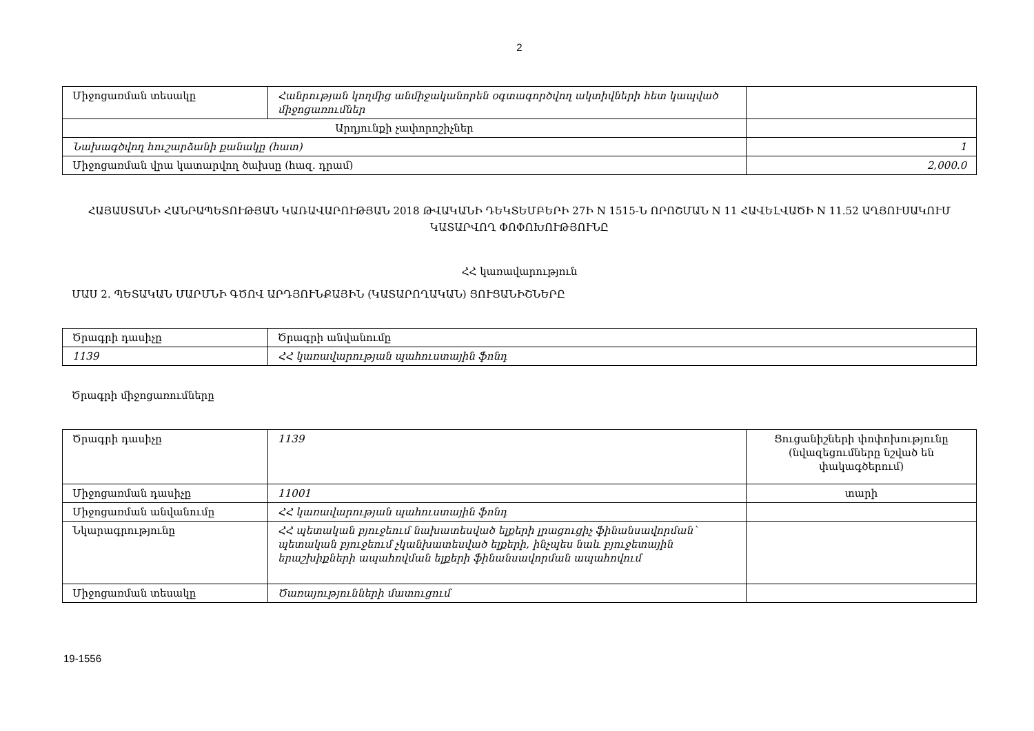2
| Միջոցառման տեսակը | Հանրության կողմից անմիջականորեն օգտագործվող ակտիվների հետ կապված միջոցառումներ | |
| Արդյունքի չափորոշիչներ | | |
| Նախագծվող հուշարձանի քանակը (հատ) | | 1 |
| Միջոցառման վրա կատարվող ծախսը (հազ. դրամ) | | 2,000.0 |
ՀԱՅԱՍՏԱՆԻ ՀԱՆՐԱՊԵՏՈՒԹՅԱՆ ԿԱՌԱՎԱՐՈՒԹՅԱՆ 2018 ԹՎԱԿԱՆԻ ԴԵԿՏԵՄԲԵՐԻ 27Ի N 1515-Ն ՈՐՈՇՄԱՆ N 11 ՀԱՎԵԼՎԱԾԻ N 11.52 ԱՂՅՈՒՍԱԿՈՒՄ ԿԱՏԱՐՎՈՂ ՓՈՓՈԽՈՒԹՅՈՒՆԸ
ՀՀ կառավարություն
ՄԱՍ 2. ՊԵՏԱԿԱՆ ՄԱՐՄՆԻ ԳԾՈՎ ԱՐԴՅՈՒՆՔԱՅԻՆ (ԿԱՏԱՐՈՂԱԿԱՆ) ՑՈՒՑԱՆԻՇՆԵՐԸ
| Ծրագրի դասիչը | Ծրագրի անվանումը |
| 1139 | ՀՀ կառավարության պահուստային ֆոնդ |
Ծրագրի միջոցառումները
| Ծրագրի դասիչը | 1139 | Ցուցանիշների փոփոխությունը (նվազեցումները նշված են փակագծերում) |
| Միջոցառման դասիչը | 11001 | տարի |
| Միջոցառման անվանումը | ՀՀ կառավարության պահուստային ֆոնդ | |
| Նկարագրությունը | ՀՀ պետական բյուջեում նախատեսված ելքերի լրացուցիչ ֆինանսավորման՝ պետական բյուջեում չկանխատեսված ելքերի, ինչպես նաև բյուջետային երաշխիքների ապահովման ելքերի ֆինանսավորման ապահովում | |
| Միջոցառման տեսակը | Ծառայությունների մատուցում | |
19-1556